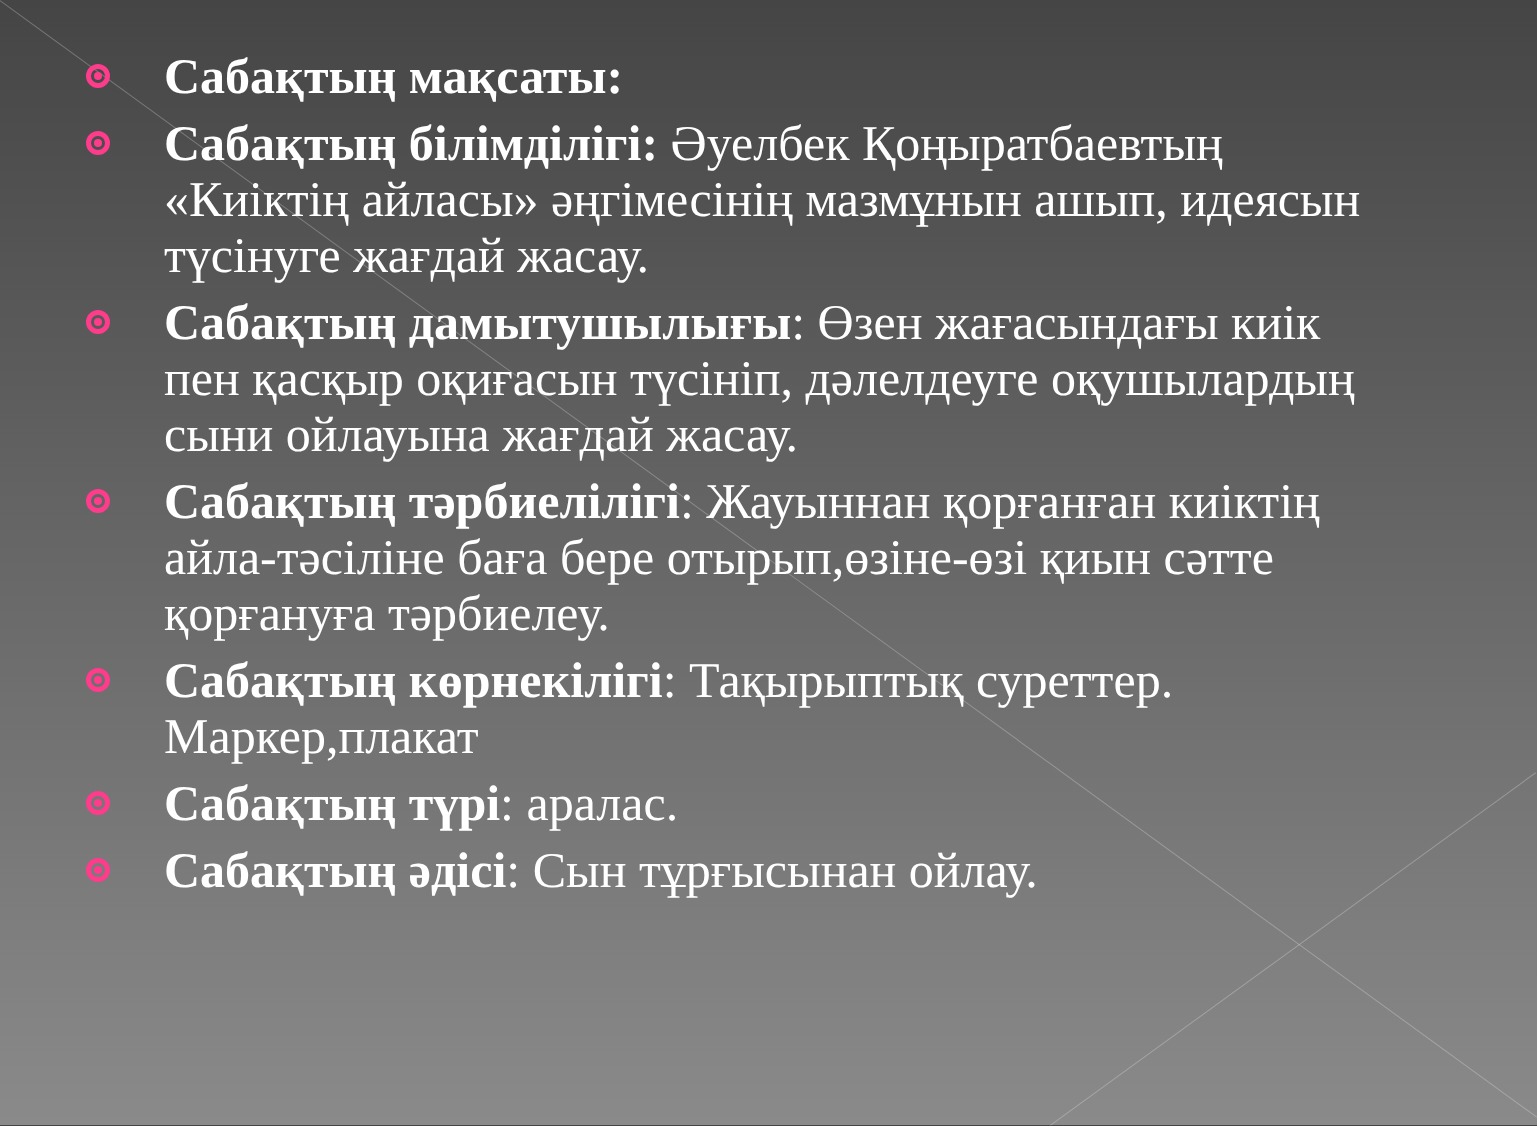Сабақтың мақсаты:
Сабақтың білімділігі: Әуелбек Қоңыратбаевтың «Киіктің айласы» әңгімесінің мазмұнын ашып, идеясын түсінуге жағдай жасау.
Сабақтың дамытушылығы: Өзен жағасындағы киік пен қасқыр оқиғасын түсініп, дәлелдеуге оқушылардың сыни ойлауына жағдай жасау.
Сабақтың тәрбиелілігі: Жауыннан қорғанған киіктің айла-тәсіліне баға бере отырып,өзіне-өзі қиын сәтте қорғануға тәрбиелеу.
Сабақтың көрнекілігі: Тақырыптық суреттер. Маркер,плакат
Сабақтың түрі: аралас.
Сабақтың әдісі: Сын тұрғысынан ойлау.